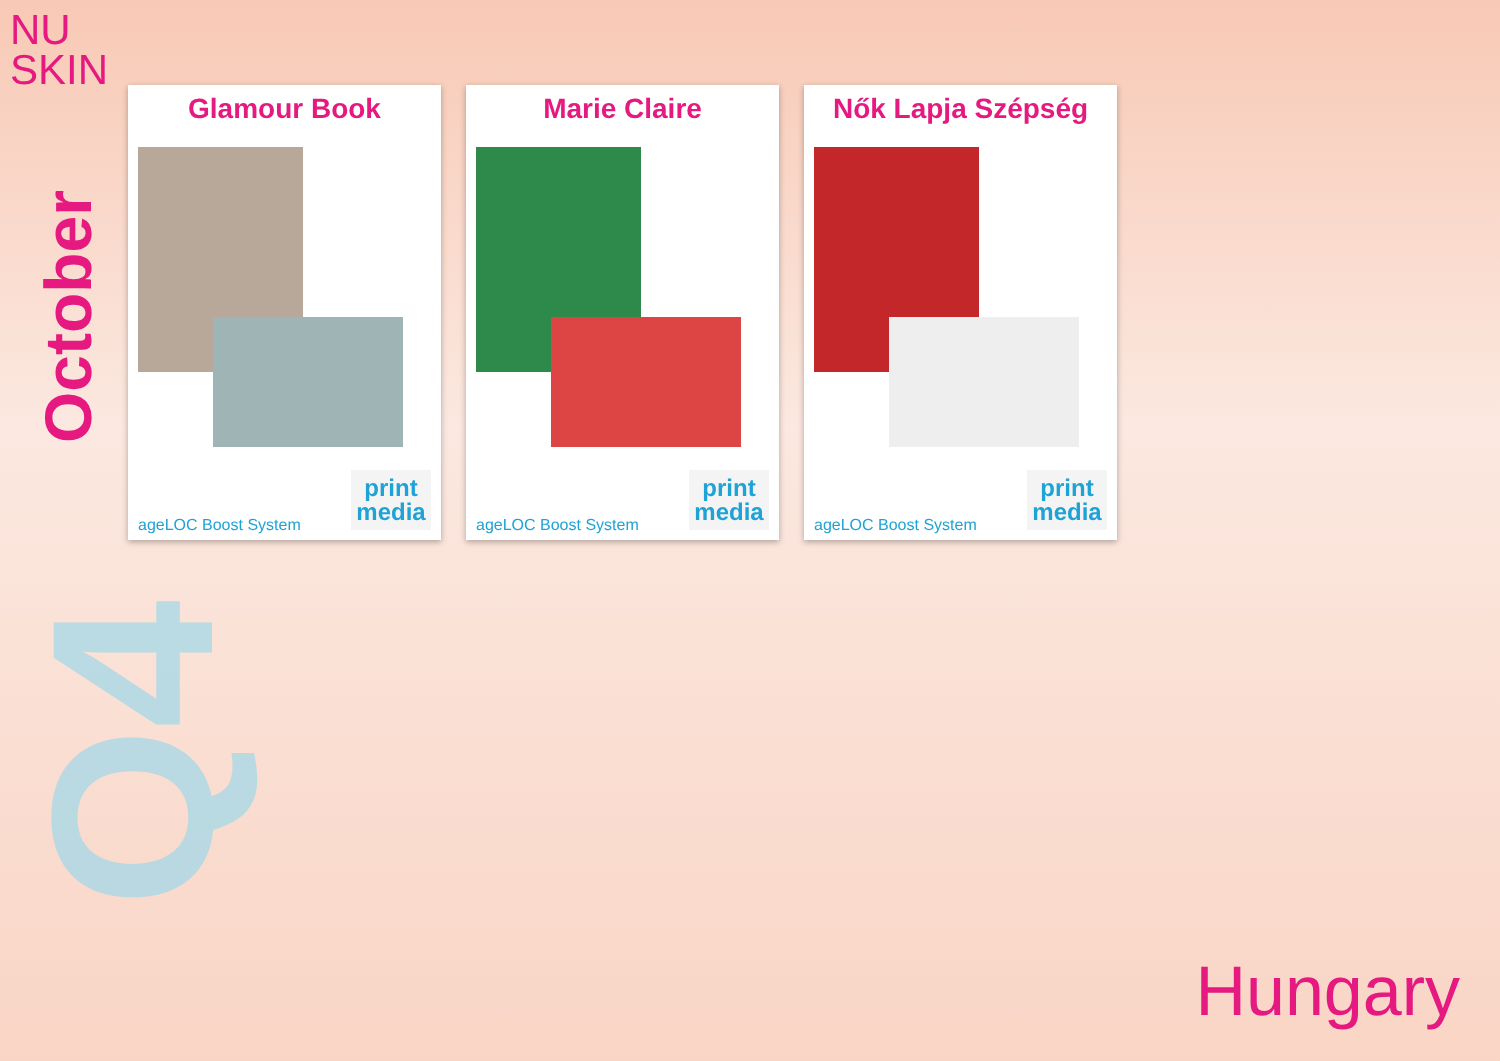NU
SKIN
October
Q4
Glamour Book
ageLOC Boost System
print
media
Marie Claire
ageLOC Boost System
print
media
Nők Lapja Szépség
ageLOC Boost System
print
media
Hungary